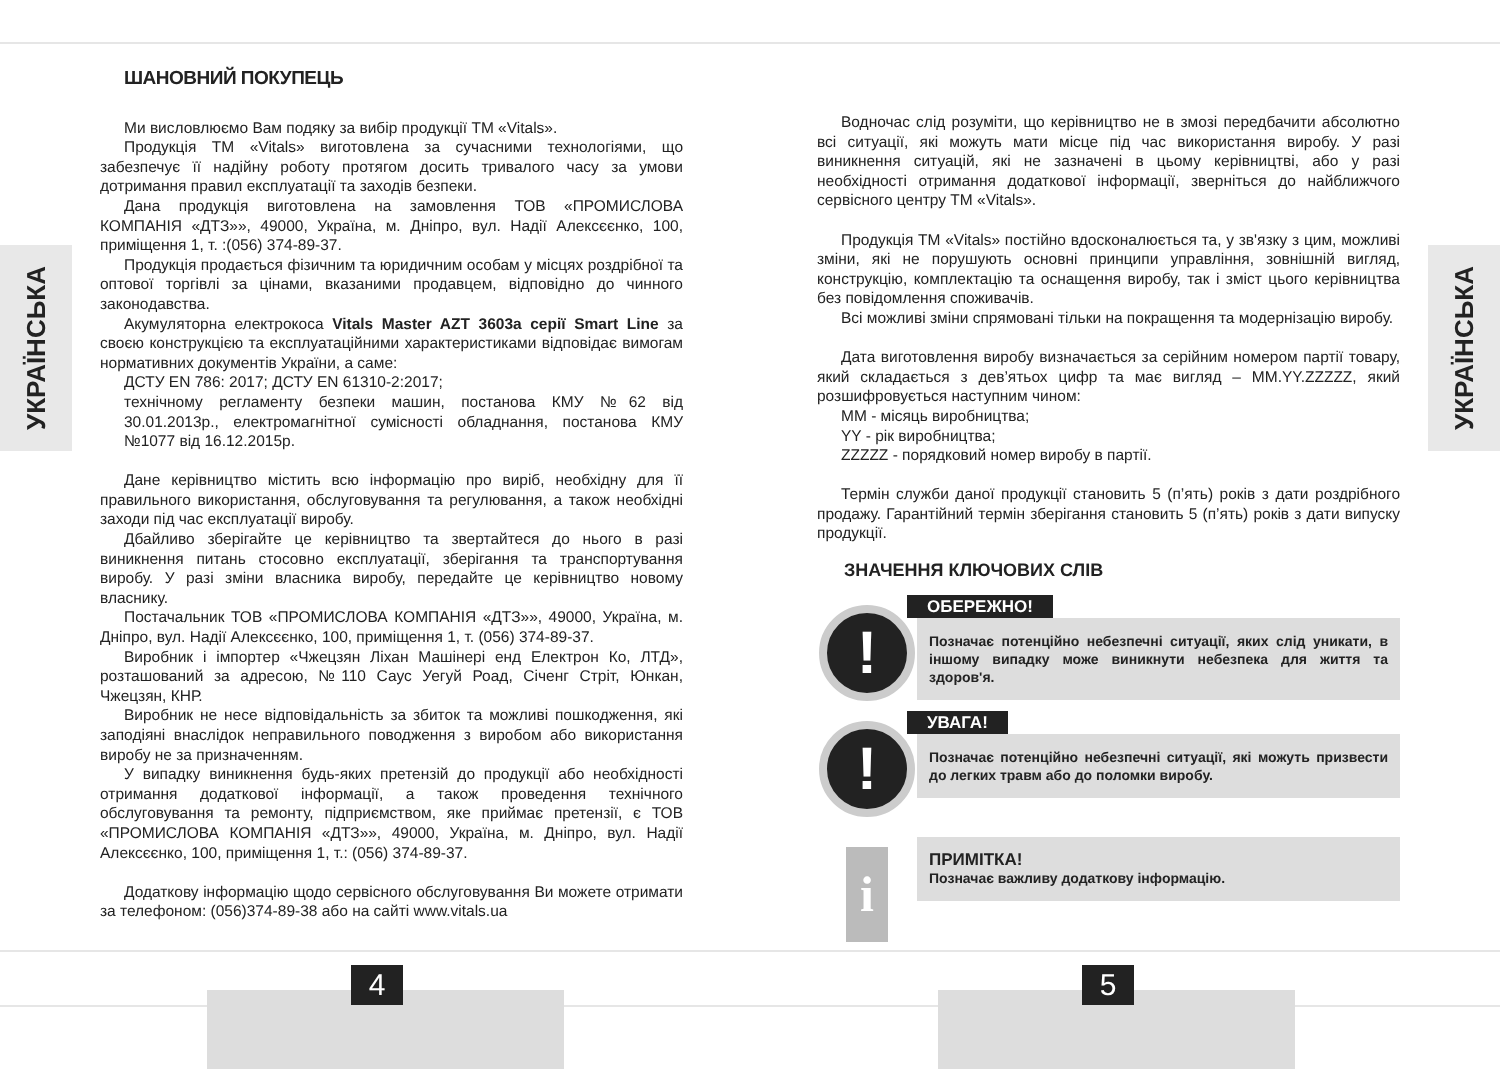УКРАЇНСЬКА
УКРАЇНСЬКА
ШАНОВНИЙ ПОКУПЕЦЬ
Ми висловлюємо Вам подяку за вибір продукції ТМ «Vitals».
Продукція ТМ «Vitals» виготовлена за сучасними технологіями, що забезпечує її надійну роботу протягом досить тривалого часу за умови дотримання правил експлуатації та заходів безпеки.
Дана продукція виготовлена на замовлення ТОВ «ПРОМИСЛОВА КОМПАНІЯ «ДТЗ»», 49000, Україна, м. Дніпро, вул. Надії Алексєєнко, 100, приміщення 1, т. :(056) 374-89-37.
Продукція продається фізичним та юридичним особам у місцях роздрібної та оптової торгівлі за цінами, вказаними продавцем, відповідно до чинного законодавства.
Акумуляторна електрокоса Vitals Master AZT 3603a серії Smart Line за своєю конструкцією та експлуатаційними характеристиками відповідає вимогам нормативних документів України, а саме:
ДСТУ EN 786: 2017; ДСТУ EN 61310-2:2017;
технічному регламенту безпеки машин, постанова КМУ №62 від 30.01.2013р., електромагнітної сумісності обладнання, постанова КМУ №1077 від 16.12.2015р.
Дане керівництво містить всю інформацію про виріб, необхідну для її правильного використання, обслуговування та регулювання, а також необхідні заходи під час експлуатації виробу.
Дбайливо зберігайте це керівництво та звертайтеся до нього в разі виникнення питань стосовно експлуатації, зберігання та транспортування виробу. У разі зміни власника виробу, передайте це керівництво новому власнику.
Постачальник ТОВ «ПРОМИСЛОВА КОМПАНІЯ «ДТЗ»», 49000, Україна, м. Дніпро, вул. Надії Алексєєнко, 100, приміщення 1, т. (056) 374-89-37.
Виробник і імпортер «Чжецзян Ліхан Машінері енд Електрон Ко, ЛТД», розташований за адресою, №110 Саус Уегуй Роад, Січенг Стріт, Юнкан, Чжецзян, КНР.
Виробник не несе відповідальність за збиток та можливі пошкодження, які заподіяні внаслідок неправильного поводження з виробом або використання виробу не за призначенням.
У випадку виникнення будь-яких претензій до продукції або необхідності отримання додаткової інформації, а також проведення технічного обслуговування та ремонту, підприємством, яке приймає претензії, є ТОВ «ПРОМИСЛОВА КОМПАНІЯ «ДТЗ»», 49000, Україна, м. Дніпро, вул. Надії Алексєєнко, 100, приміщення 1, т.: (056) 374-89-37.
Додаткову інформацію щодо сервісного обслуговування Ви можете отримати за телефоном: (056)374-89-38 або на сайті www.vitals.ua
Водночас слід розуміти, що керівництво не в змозі передбачити абсолютно всі ситуації, які можуть мати місце під час використання виробу. У разі виникнення ситуацій, які не зазначені в цьому керівництві, або у разі необхідності отримання додаткової інформації, зверніться до найближчого сервісного центру ТМ «Vitals».
Продукція ТМ «Vitals» постійно вдосконалюється та, у зв'язку з цим, можливі зміни, які не порушують основні принципи управління, зовнішній вигляд, конструкцію, комплектацію та оснащення виробу, так і зміст цього керівництва без повідомлення споживачів.
Всі можливі зміни спрямовані тільки на покращення та модернізацію виробу.
Дата виготовлення виробу визначається за серійним номером партії товару, який складається з дев’ятьох цифр та має вигляд – MM.YY.ZZZZZ, який розшифровується наступним чином:
MM - місяць виробництва;
YY - рік виробництва;
ZZZZZ - порядковий номер виробу в партії.
Термін служби даної продукції становить 5 (п’ять) років з дати роздрібного продажу. Гарантійний термін зберігання становить 5 (п’ять) років з дати випуску продукції.
ЗНАЧЕННЯ КЛЮЧОВИХ СЛІВ
!
ОБЕРЕЖНО!
Позначає потенційно небезпечні ситуації, яких слід уникати, в іншому випадку може виникнути небезпека для життя та здоров'я.
!
УВАГА!
Позначає потенційно небезпечні ситуації, які можуть призвести до легких травм або до поломки виробу.
i
ПРИМІТКА!
Позначає важливу додаткову інформацію.
4 5